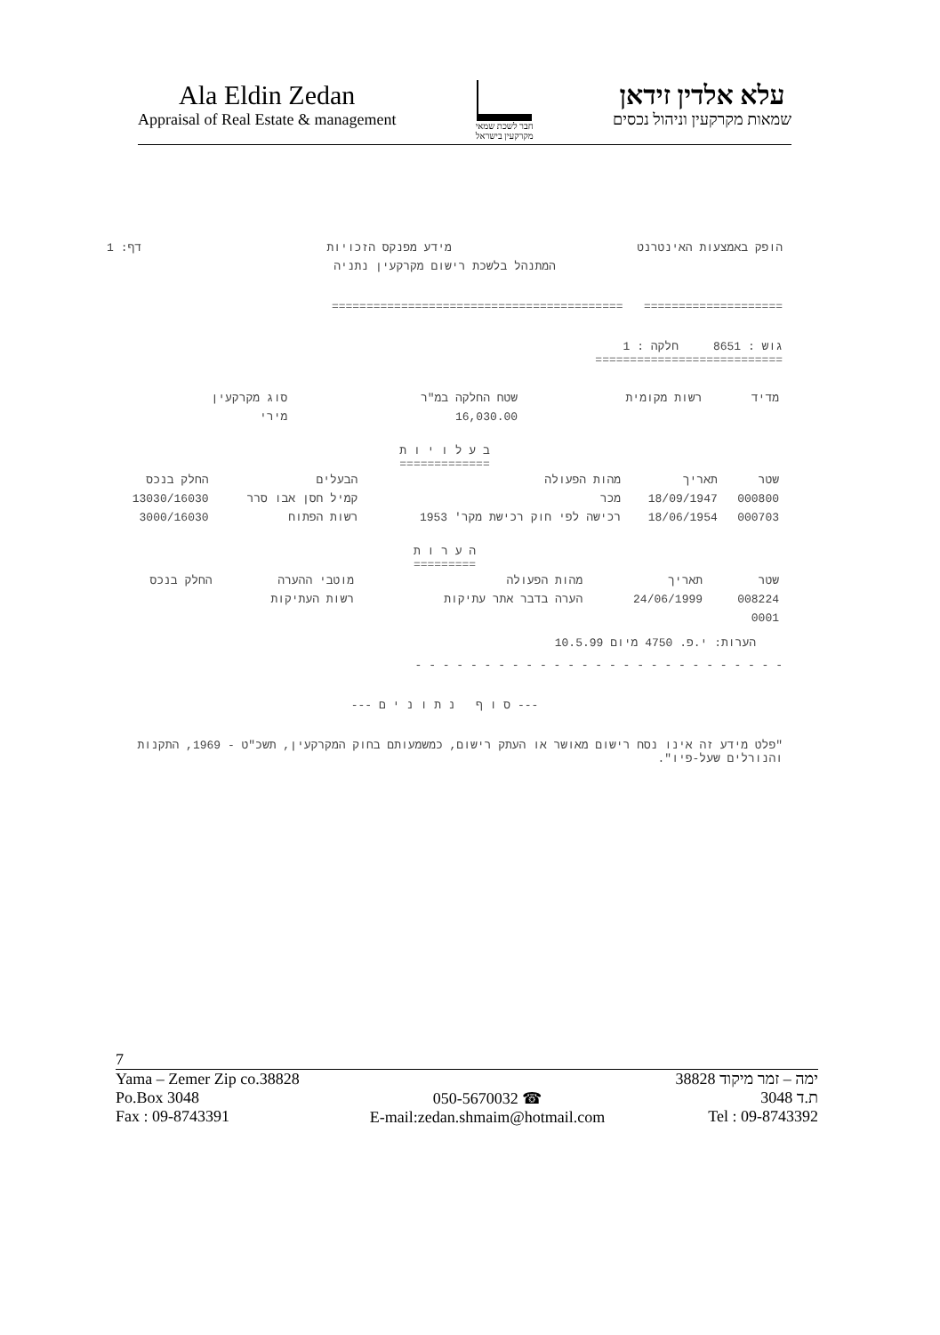Ala Eldin Zedan
Appraisal of Real Estate & management
חבר לשכת שמאי
מקרקעין בישראל
עלא אלדין זידאן
שמאות מקרקעין וניהול נכסים
הופק באמצעות האינטרנט מידע מפנקס הזכויות דף: 1
המתנהל בלשכת רישום מקרקעין נתניה
==================== ==========================================
גוש : 8651 חלקה : 1
===========================
| מדיד | רשות מקומית | שטח החלקה במ"ר | סוג מקרקעין |
| --- | --- | --- | --- |
| | | 16,030.00 | מירי |
ב ע ל ו י ו ת
=============
| שטר | תאריך | מהות הפעולה | הבעלים | החלק בנכס |
| --- | --- | --- | --- | --- |
| 000800 | 18/09/1947 | מכר | קמיל חסן אבו סרר | 13030/16030 |
| 000703 | 18/06/1954 | רכישה לפי חוק רכישת מקר' 1953 | רשות הפתוח | 3000/16030 |
ה ע ר ו ת
=========
| שטר | תאריך | מהות הפעולה | מוטבי ההערה | החלק בנכס |
| --- | --- | --- | --- | --- |
| 008224 | 24/06/1999 | הערה בדבר אתר עתיקות | רשות העתיקות | |
| 0001 | | | | |
הערות: י.פ. 4750 מיום 10.5.99
- - - - - - - - - - - - - - - - - - - - - - - - - - -
--- ס ו ף נ ת ו נ י ם ---
"פלט מידע זה אינו נסח רישום מאושר או העתק רישום, כמשמעותם בחוק המקרקעין, תשכ"ט - 1969, התקנות והנורלים שעל-פיו".
7
Yama – Zemer Zip co.38828
Po.Box 3048
Fax : 09-8743391
050-5670032 ☎
E-mail:zedan.shmaim@hotmail.com
ימה – זמר מיקוד 38828
ת.ד 3048
Tel : 09-8743392